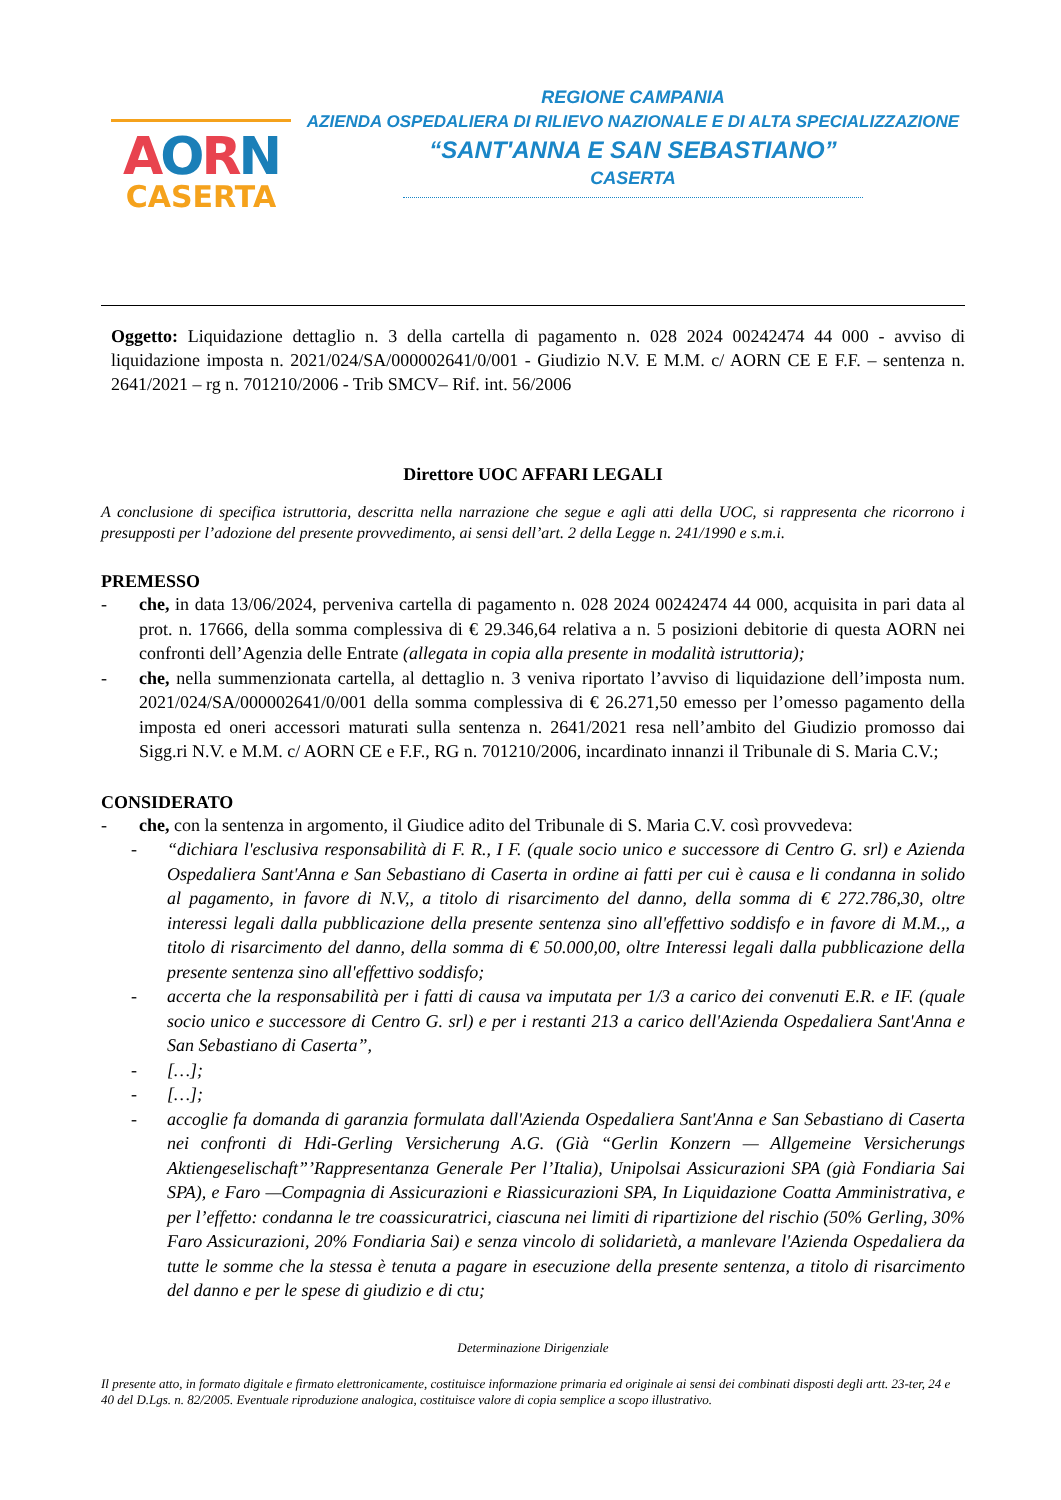AORN
CASERTA
REGIONE CAMPANIA
AZIENDA OSPEDALIERA DI RILIEVO NAZIONALE E DI ALTA SPECIALIZZAZIONE
“SANT'ANNA E SAN SEBASTIANO”
CASERTA
Oggetto: Liquidazione dettaglio n. 3 della cartella di pagamento n. 028 2024 00242474 44 000 - avviso di liquidazione imposta n. 2021/024/SA/000002641/0/001 - Giudizio N.V. E M.M. c/ AORN CE E F.F. – sentenza n. 2641/2021 – rg n. 701210/2006 - Trib SMCV– Rif. int. 56/2006
Direttore UOC AFFARI LEGALI
A conclusione di specifica istruttoria, descritta nella narrazione che segue e agli atti della UOC, si rappresenta che ricorrono i presupposti per l’adozione del presente provvedimento, ai sensi dell’art. 2 della Legge n. 241/1990 e s.m.i.
PREMESSO
- che, in data 13/06/2024, perveniva cartella di pagamento n. 028 2024 00242474 44 000, acquisita in pari data al prot. n. 17666, della somma complessiva di € 29.346,64 relativa a n. 5 posizioni debitorie di questa AORN nei confronti dell’Agenzia delle Entrate (allegata in copia alla presente in modalità istruttoria);
- che, nella summenzionata cartella, al dettaglio n. 3 veniva riportato l’avviso di liquidazione dell’imposta num. 2021/024/SA/000002641/0/001 della somma complessiva di € 26.271,50 emesso per l’omesso pagamento della imposta ed oneri accessori maturati sulla sentenza n. 2641/2021 resa nell’ambito del Giudizio promosso dai Sigg.ri N.V. e M.M. c/ AORN CE e F.F., RG n. 701210/2006, incardinato innanzi il Tribunale di S. Maria C.V.;
CONSIDERATO
- che, con la sentenza in argomento, il Giudice adito del Tribunale di S. Maria C.V. così provvedeva:
- “dichiara l'esclusiva responsabilità di F. R., I F. (quale socio unico e successore di Centro G. srl) e Azienda Ospedaliera Sant'Anna e San Sebastiano di Caserta in ordine ai fatti per cui è causa e li condanna in solido al pagamento, in favore di N.V,, a titolo di risarcimento del danno, della somma di € 272.786,30, oltre interessi legali dalla pubblicazione della presente sentenza sino all'effettivo soddisfo e in favore di M.M.,, a titolo di risarcimento del danno, della somma di € 50.000,00, oltre Interessi legali dalla pubblicazione della presente sentenza sino all'effettivo soddisfo;
- accerta che la responsabilità per i fatti di causa va imputata per 1/3 a carico dei convenuti E.R. e IF. (quale socio unico e successore di Centro G. srl) e per i restanti 213 a carico dell'Azienda Ospedaliera Sant'Anna e San Sebastiano di Caserta”,
- […];
- […];
- accoglie fa domanda di garanzia formulata dall'Azienda Ospedaliera Sant'Anna e San Sebastiano di Caserta nei confronti di Hdi-Gerling Versicherung A.G. (Già “Gerlin Konzern — Allgemeine Versicherungs Aktiengeselischaft”’Rappresentanza Generale Per l’Italia), Unipolsai Assicurazioni SPA (già Fondiaria Sai SPA), e Faro —Compagnia di Assicurazioni e Riassicurazioni SPA, In Liquidazione Coatta Amministrativa, e per l’effetto: condanna le tre coassicuratrici, ciascuna nei limiti di ripartizione del rischio (50% Gerling, 30% Faro Assicurazioni, 20% Fondiaria Sai) e senza vincolo di solidarietà, a manlevare l'Azienda Ospedaliera da tutte le somme che la stessa è tenuta a pagare in esecuzione della presente sentenza, a titolo di risarcimento del danno e per le spese di giudizio e di ctu;
Determinazione Dirigenziale
Il presente atto, in formato digitale e firmato elettronicamente, costituisce informazione primaria ed originale ai sensi dei combinati disposti degli artt. 23-ter, 24 e 40 del D.Lgs. n. 82/2005. Eventuale riproduzione analogica, costituisce valore di copia semplice a scopo illustrativo.